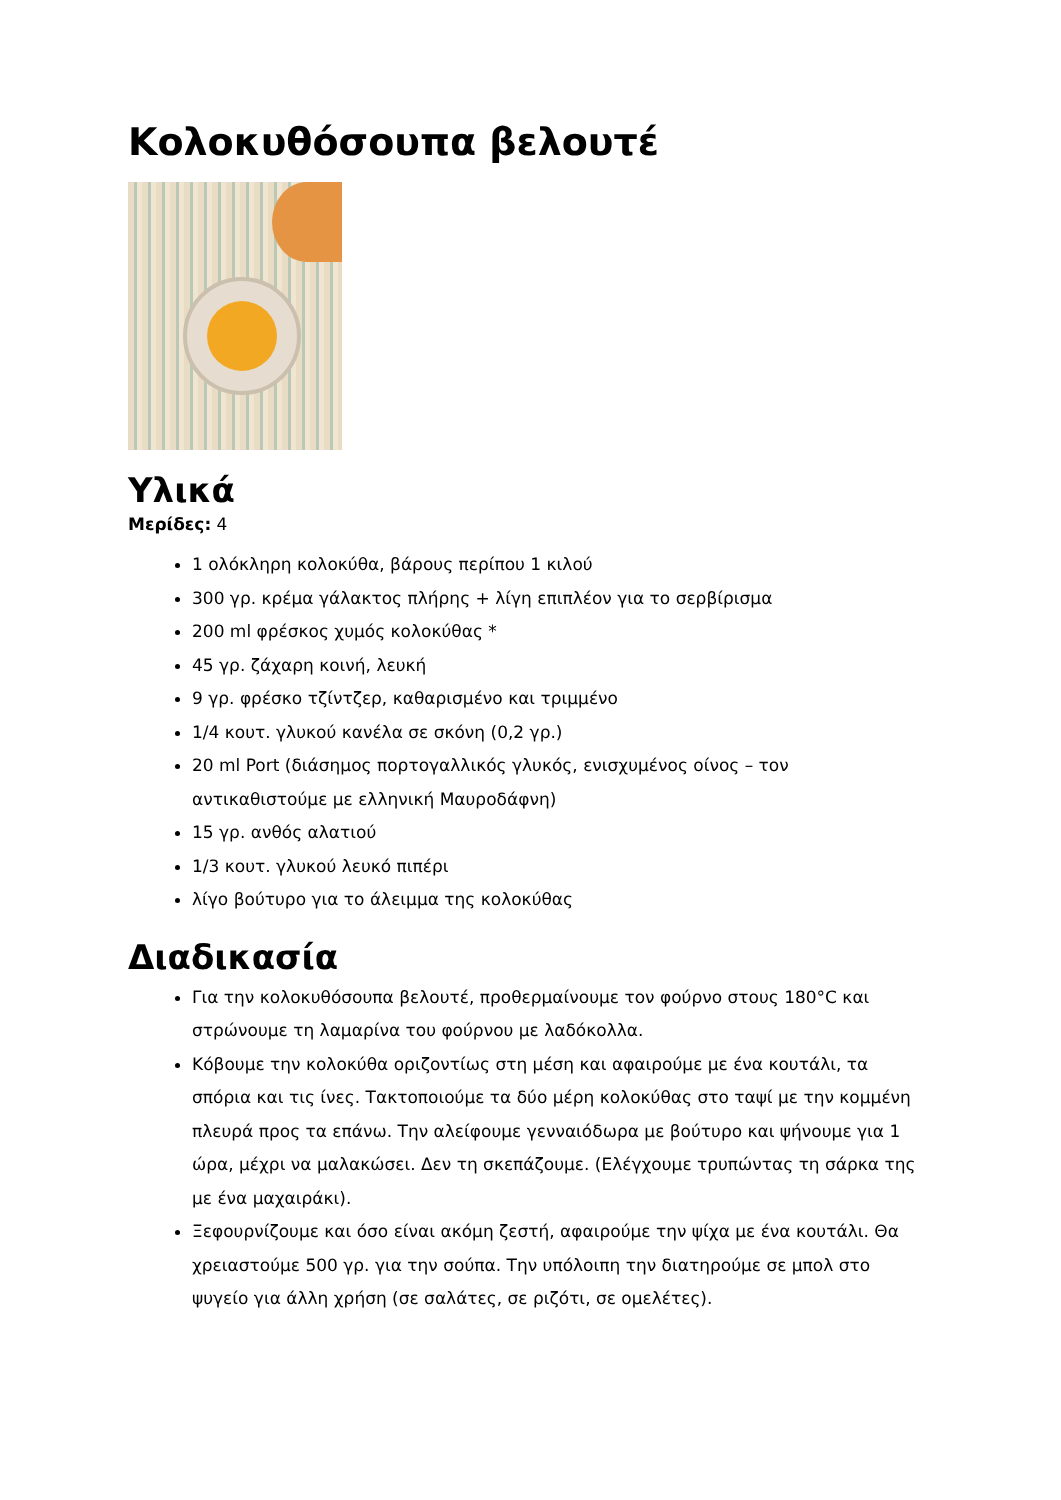Κολοκυθόσουπα βελουτέ
Υλικά
Μερίδες: 4
1 ολόκληρη κολοκύθα, βάρους περίπου 1 κιλού
300 γρ. κρέμα γάλακτος πλήρης + λίγη επιπλέον για το σερβίρισμα
200 ml φρέσκος χυμός κολοκύθας *
45 γρ. ζάχαρη κοινή, λευκή
9 γρ. φρέσκο τζίντζερ, καθαρισμένο και τριμμένο
1/4 κουτ. γλυκού κανέλα σε σκόνη (0,2 γρ.)
20 ml Port (διάσημος πορτογαλλικός γλυκός, ενισχυμένος οίνος – τον αντικαθιστούμε με ελληνική Μαυροδάφνη)
15 γρ. ανθός αλατιού
1/3 κουτ. γλυκού λευκό πιπέρι
λίγο βούτυρο για το άλειμμα της κολοκύθας
Διαδικασία
Για την κολοκυθόσουπα βελουτέ, προθερμαίνουμε τον φούρνο στους 180°C και στρώνουμε τη λαμαρίνα του φούρνου με λαδόκολλα.
Κόβουμε την κολοκύθα οριζοντίως στη μέση και αφαιρούμε με ένα κουτάλι, τα σπόρια και τις ίνες. Τακτοποιούμε τα δύο μέρη κολοκύθας στο ταψί με την κομμένη πλευρά προς τα επάνω. Την αλείφουμε γενναιόδωρα με βούτυρο και ψήνουμε για 1 ώρα, μέχρι να μαλακώσει. Δεν τη σκεπάζουμε. (Ελέγχουμε τρυπώντας τη σάρκα της με ένα μαχαιράκι).
Ξεφουρνίζουμε και όσο είναι ακόμη ζεστή, αφαιρούμε την ψίχα με ένα κουτάλι. Θα χρειαστούμε 500 γρ. για την σούπα. Την υπόλοιπη την διατηρούμε σε μπολ στο ψυγείο για άλλη χρήση (σε σαλάτες, σε ριζότι, σε ομελέτες).